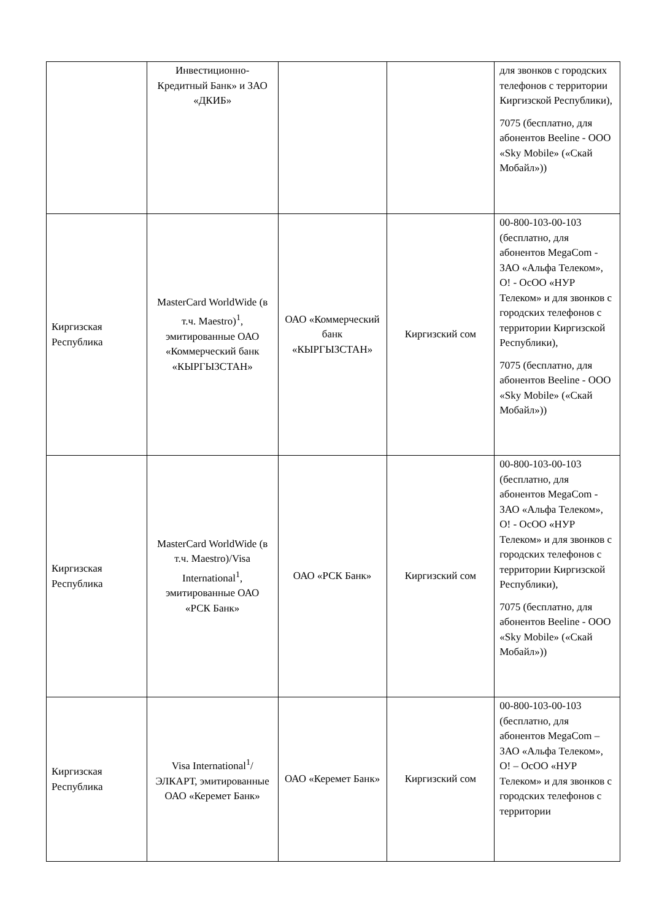| | Инвестиционно-Кредитный Банк» и ЗАО «ДКИБ» | | | для звонков с городских телефонов с территории Киргизской Республики), 7075 (бесплатно, для абонентов Beeline - ООО «Sky Mobile» («Скай Мобайл»)) |
| Киргизская Республика | MasterCard WorldWide (в т.ч. Maestro)<sup>1</sup>, эмитированные ОАО «Коммерческий банк «КЫРГЫЗСТАН» | ОАО «Коммерческий банк «КЫРГЫЗСТАН» | Киргизский сом | 00-800-103-00-103 (бесплатно, для абонентов MegaCom - ЗАО «Альфа Телеком», О! - ОсОО «НУР Телеком» и для звонков с городских телефонов с территории Киргизской Республики), 7075 (бесплатно, для абонентов Beeline - ООО «Sky Mobile» («Скай Мобайл»)) |
| Киргизская Республика | MasterCard WorldWide (в т.ч. Maestro)/Visa International<sup>1</sup>, эмитированные ОАО «РСК Банк» | ОАО «РСК Банк» | Киргизский сом | 00-800-103-00-103 (бесплатно, для абонентов MegaCom - ЗАО «Альфа Телеком», О! - ОсОО «НУР Телеком» и для звонков с городских телефонов с территории Киргизской Республики), 7075 (бесплатно, для абонентов Beeline - ООО «Sky Mobile» («Скай Мобайл»)) |
| Киргизская Республика | Visa International<sup>1</sup>/ЭЛКАРТ, эмитированные ОАО «Керемет Банк» | ОАО «Керемет Банк» | Киргизский сом | 00-800-103-00-103 (бесплатно, для абонентов MegaCom – ЗАО «Альфа Телеком», О! – ОсОО «НУР Телеком» и для звонков с городских телефонов с территории |